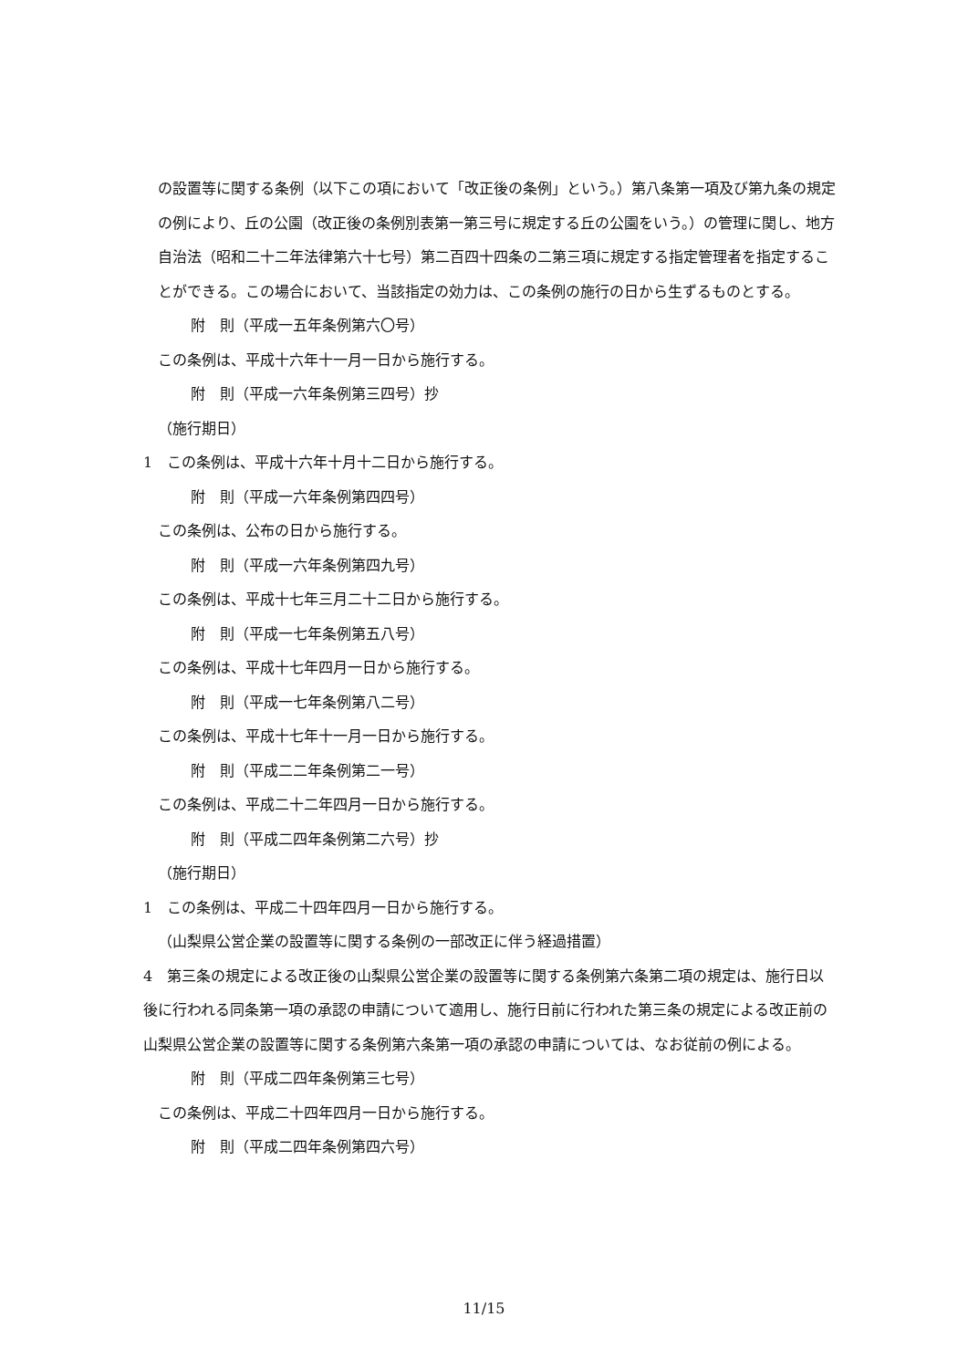の設置等に関する条例（以下この項において「改正後の条例」という。）第八条第一項及び第九条の規定の例により、丘の公園（改正後の条例別表第一第三号に規定する丘の公園をいう。）の管理に関し、地方自治法（昭和二十二年法律第六十七号）第二百四十四条の二第三項に規定する指定管理者を指定することができる。この場合において、当該指定の効力は、この条例の施行の日から生ずるものとする。
附　則（平成一五年条例第六〇号）
この条例は、平成十六年十一月一日から施行する。
附　則（平成一六年条例第三四号）抄
（施行期日）
1　この条例は、平成十六年十月十二日から施行する。
附　則（平成一六年条例第四四号）
この条例は、公布の日から施行する。
附　則（平成一六年条例第四九号）
この条例は、平成十七年三月二十二日から施行する。
附　則（平成一七年条例第五八号）
この条例は、平成十七年四月一日から施行する。
附　則（平成一七年条例第八二号）
この条例は、平成十七年十一月一日から施行する。
附　則（平成二二年条例第二一号）
この条例は、平成二十二年四月一日から施行する。
附　則（平成二四年条例第二六号）抄
（施行期日）
1　この条例は、平成二十四年四月一日から施行する。
（山梨県公営企業の設置等に関する条例の一部改正に伴う経過措置）
4　第三条の規定による改正後の山梨県公営企業の設置等に関する条例第六条第二項の規定は、施行日以後に行われる同条第一項の承認の申請について適用し、施行日前に行われた第三条の規定による改正前の山梨県公営企業の設置等に関する条例第六条第一項の承認の申請については、なお従前の例による。
附　則（平成二四年条例第三七号）
この条例は、平成二十四年四月一日から施行する。
附　則（平成二四年条例第四六号）
11/15